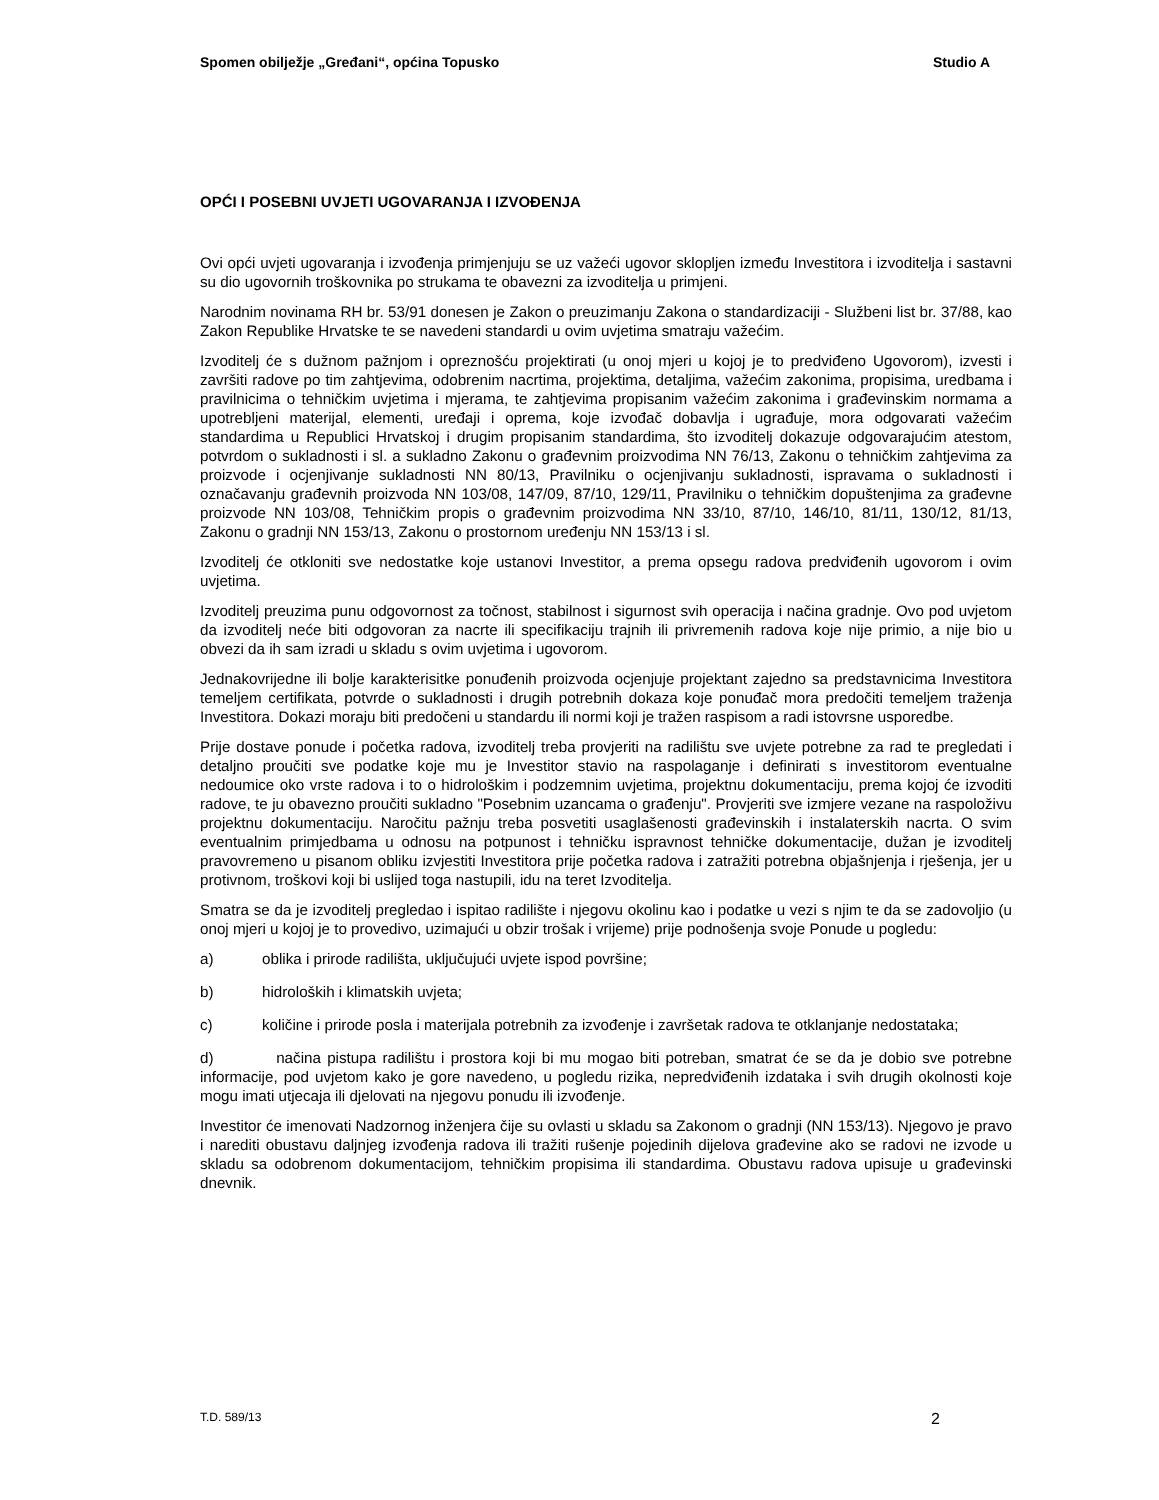Spomen obilježje „Gređani“, općina Topusko Studio A
OPĆI I POSEBNI UVJETI UGOVARANJA I IZVOĐENJA
Ovi opći uvjeti ugovaranja i izvođenja primjenjuju se uz važeći ugovor sklopljen između Investitora i izvoditelja i sastavni su dio ugovornih troškovnika po strukama te obavezni za izvoditelja u primjeni.
Narodnim novinama RH br. 53/91 donesen je Zakon o preuzimanju Zakona o standardizaciji - Službeni list br. 37/88, kao Zakon Republike Hrvatske te se navedeni standardi u ovim uvjetima smatraju važećim.
Izvoditelj će s dužnom pažnjom i opreznošću projektirati (u onoj mjeri u kojoj je to predviđeno Ugovorom), izvesti i završiti radove po tim zahtjevima, odobrenim nacrtima, projektima, detaljima, važećim zakonima, propisima, uredbama i pravilnicima o tehničkim uvjetima i mjerama, te zahtjevima propisanim važećim zakonima i građevinskim normama a upotrebljeni materijal, elementi, uređaji i oprema, koje izvođač dobavlja i ugrađuje, mora odgovarati važećim standardima u Republici Hrvatskoj i drugim propisanim standardima, što izvoditelj dokazuje odgovarajućim atestom, potvrdom o sukladnosti i sl. a sukladno Zakonu o građevnim proizvodima NN 76/13, Zakonu o tehničkim zahtjevima za proizvode i ocjenjivanje sukladnosti NN 80/13, Pravilniku o ocjenjivanju sukladnosti, ispravama o sukladnosti i označavanju građevnih proizvoda NN 103/08, 147/09, 87/10, 129/11, Pravilniku o tehničkim dopuštenjima za građevne proizvode NN 103/08, Tehničkim propis o građevnim proizvodima NN 33/10, 87/10, 146/10, 81/11, 130/12, 81/13, Zakonu o gradnji NN 153/13, Zakonu o prostornom uređenju NN 153/13 i sl.
Izvoditelj će otkloniti sve nedostatke koje ustanovi Investitor, a prema opsegu radova predviđenih ugovorom i ovim uvjetima.
Izvoditelj preuzima punu odgovornost za točnost, stabilnost i sigurnost svih operacija i načina gradnje. Ovo pod uvjetom da izvoditelj neće biti odgovoran za nacrte ili specifikaciju trajnih ili privremenih radova koje nije primio, a nije bio u obvezi da ih sam izradi u skladu s ovim uvjetima i ugovorom.
Jednakovrijedne ili bolje karakterisitke ponuđenih proizvoda ocjenjuje projektant zajedno sa predstavnicima Investitora temeljem certifikata, potvrde o sukladnosti i drugih potrebnih dokaza koje ponuđač mora predočiti temeljem traženja Investitora. Dokazi moraju biti predočeni u standardu ili normi koji je tražen raspisom a radi istovrsne usporedbe.
Prije dostave ponude i početka radova, izvoditelj treba provjeriti na radilištu sve uvjete potrebne za rad te pregledati i detaljno proučiti sve podatke koje mu je Investitor stavio na raspolaganje i definirati s investitorom eventualne nedoumice oko vrste radova i to o hidrološkim i podzemnim uvjetima, projektnu dokumentaciju, prema kojoj će izvoditi radove, te ju obavezno proučiti sukladno "Posebnim uzancama o građenju". Provjeriti sve izmjere vezane na raspoloživu projektnu dokumentaciju. Naročitu pažnju treba posvetiti usaglašenosti građevinskih i instalaterskih nacrta. O svim eventualnim primjedbama u odnosu na potpunost i tehničku ispravnost tehničke dokumentacije, dužan je izvoditelj pravovremeno u pisanom obliku izvjestiti Investitora prije početka radova i zatražiti potrebna objašnjenja i rješenja, jer u protivnom, troškovi koji bi uslijed toga nastupili, idu na teret Izvoditelja.
Smatra se da je izvoditelj pregledao i ispitao radilište i njegovu okolinu kao i podatke u vezi s njim te da se zadovoljio (u onoj mjeri u kojoj je to provedivo, uzimajući u obzir trošak i vrijeme) prije podnošenja svoje Ponude u pogledu:
a) oblika i prirode radilišta, uključujući uvjete ispod površine;
b) hidroloških i klimatskih uvjeta;
c) količine i prirode posla i materijala potrebnih za izvođenje i završetak radova te otklanjanje nedostataka;
d) načina pistupa radilištu i prostora koji bi mu mogao biti potreban, smatrat će se da je dobio sve potrebne informacije, pod uvjetom kako je gore navedeno, u pogledu rizika, nepredviđenih izdataka i svih drugih okolnosti koje mogu imati utjecaja ili djelovati na njegovu ponudu ili izvođenje.
Investitor će imenovati Nadzornog inženjera čije su ovlasti u skladu sa Zakonom o gradnji (NN 153/13). Njegovo je pravo i narediti obustavu daljnjeg izvođenja radova ili tražiti rušenje pojedinih dijelova građevine ako se radovi ne izvode u skladu sa odobrenom dokumentacijom, tehničkim propisima ili standardima. Obustavu radova upisuje u građevinski dnevnik.
T.D. 589/13 2